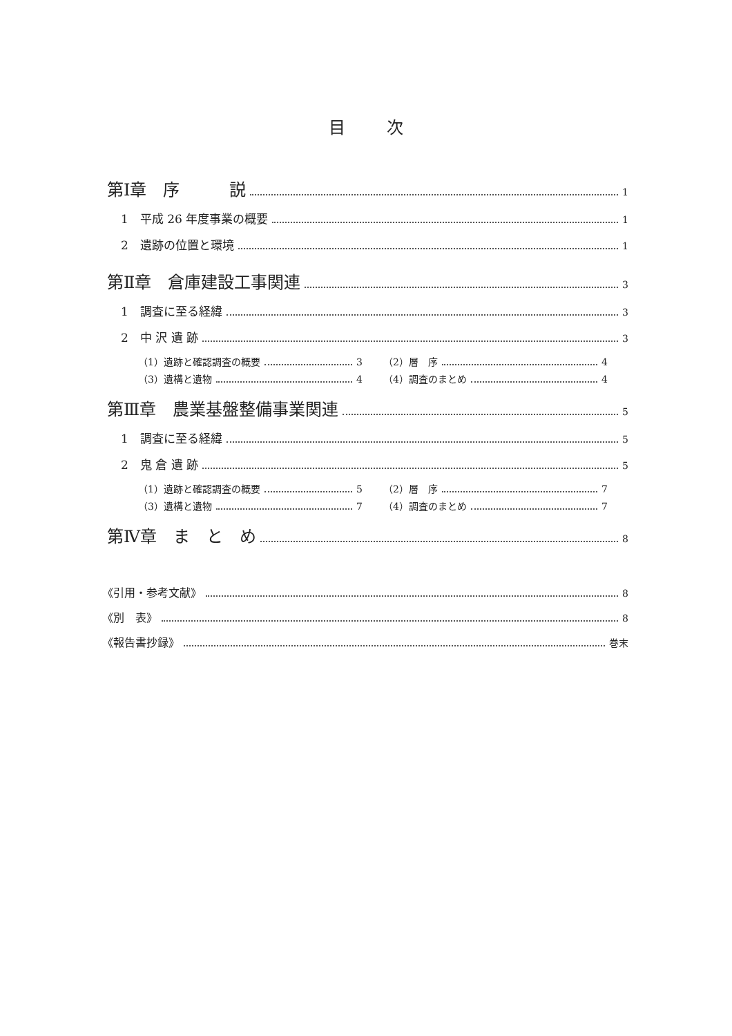目次
第Ⅰ章　序　　　説 1
1　平成 26 年度事業の概要 1
2　遺跡の位置と環境 1
第Ⅱ章　倉庫建設工事関連 3
1　調査に至る経緯 3
2　中 沢 遺 跡 3
（1）遺跡と確認調査の概要 3 （2）層　序 4
（3）遺構と遺物 4 （4）調査のまとめ 4
第Ⅲ章　農業基盤整備事業関連 5
1　調査に至る経緯 5
2　鬼 倉 遺 跡 5
（1）遺跡と確認調査の概要 5 （2）層　序 7
（3）遺構と遺物 7 （4）調査のまとめ 7
第Ⅳ章　ま　と　め 8
《引用・参考文献》 8
《別　表》 8
《報告書抄録》 巻末